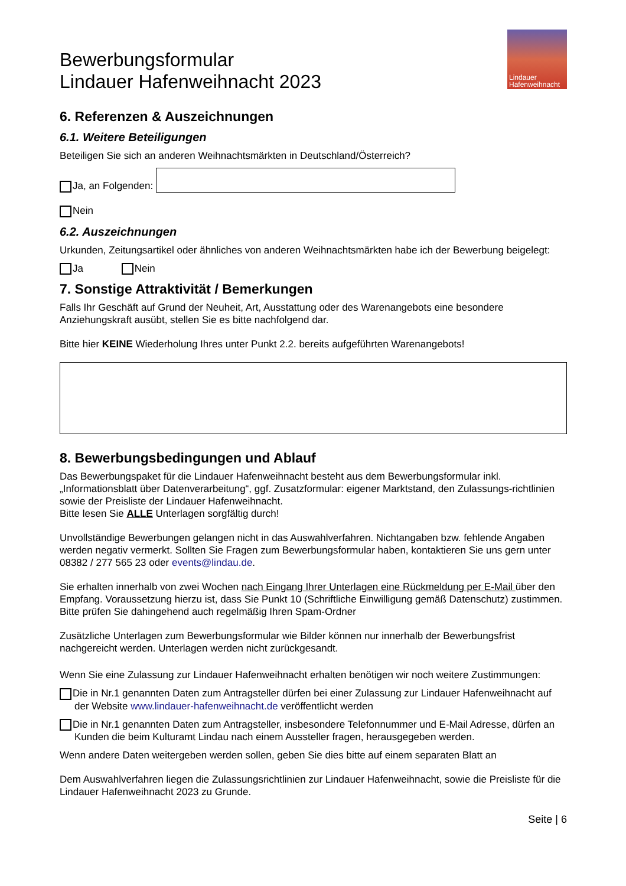Bewerbungsformular
Lindauer Hafenweihnacht 2023
Lindauer
Hafenweihnacht
6. Referenzen & Auszeichnungen
6.1. Weitere Beteiligungen
Beteiligen Sie sich an anderen Weihnachtsmärkten in Deutschland/Österreich?
Ja, an Folgenden:
Nein
6.2. Auszeichnungen
Urkunden, Zeitungsartikel oder ähnliches von anderen Weihnachtsmärkten habe ich der Bewerbung beigelegt:
Ja Nein
7. Sonstige Attraktivität / Bemerkungen
Falls Ihr Geschäft auf Grund der Neuheit, Art, Ausstattung oder des Warenangebots eine besondere Anziehungskraft ausübt, stellen Sie es bitte nachfolgend dar.
Bitte hier KEINE Wiederholung Ihres unter Punkt 2.2. bereits aufgeführten Warenangebots!
8. Bewerbungsbedingungen und Ablauf
Das Bewerbungspaket für die Lindauer Hafenweihnacht besteht aus dem Bewerbungsformular inkl. „Informationsblatt über Datenverarbeitung“, ggf. Zusatzformular: eigener Marktstand, den Zulassungs-richtlinien sowie der Preisliste der Lindauer Hafenweihnacht.
Bitte lesen Sie ALLE Unterlagen sorgfältig durch!
Unvollständige Bewerbungen gelangen nicht in das Auswahlverfahren. Nichtangaben bzw. fehlende Angaben werden negativ vermerkt. Sollten Sie Fragen zum Bewerbungsformular haben, kontaktieren Sie uns gern unter 08382 / 277 565 23 oder events@lindau.de.
Sie erhalten innerhalb von zwei Wochen nach Eingang Ihrer Unterlagen eine Rückmeldung per E-Mail über den Empfang. Voraussetzung hierzu ist, dass Sie Punkt 10 (Schriftliche Einwilligung gemäß Datenschutz) zustimmen. Bitte prüfen Sie dahingehend auch regelmäßig Ihren Spam-Ordner
Zusätzliche Unterlagen zum Bewerbungsformular wie Bilder können nur innerhalb der Bewerbungsfrist nachgereicht werden. Unterlagen werden nicht zurückgesandt.
Wenn Sie eine Zulassung zur Lindauer Hafenweihnacht erhalten benötigen wir noch weitere Zustimmungen:
Die in Nr.1 genannten Daten zum Antragsteller dürfen bei einer Zulassung zur Lindauer Hafenweihnacht auf der Website www.lindauer-hafenweihnacht.de veröffentlicht werden
Die in Nr.1 genannten Daten zum Antragsteller, insbesondere Telefonnummer und E-Mail Adresse, dürfen an Kunden die beim Kulturamt Lindau nach einem Aussteller fragen, herausgegeben werden.
Wenn andere Daten weitergeben werden sollen, geben Sie dies bitte auf einem separaten Blatt an
Dem Auswahlverfahren liegen die Zulassungsrichtlinien zur Lindauer Hafenweihnacht, sowie die Preisliste für die Lindauer Hafenweihnacht 2023 zu Grunde.
Seite | 6